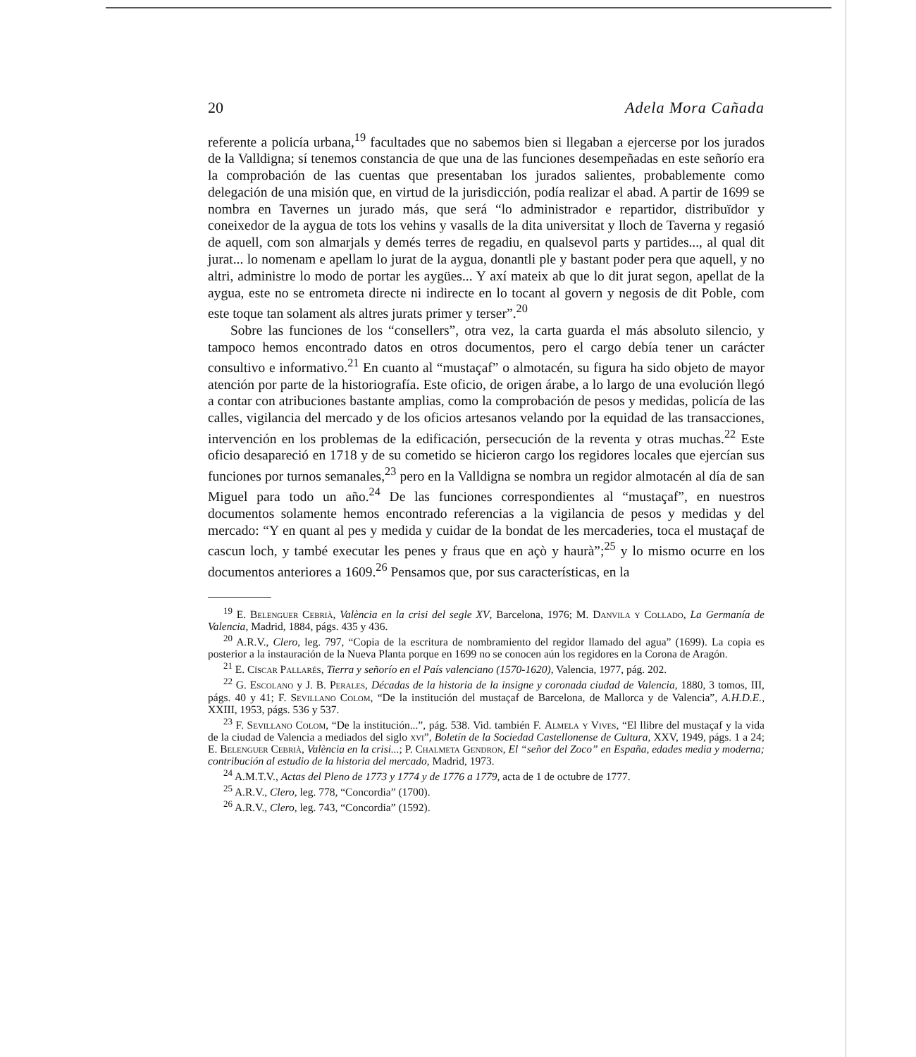20 Adela Mora Cañada
referente a policía urbana,<sup>19</sup> facultades que no sabemos bien si llegaban a ejercerse por los jurados de la Valldigna; sí tenemos constancia de que una de las funciones desempeñadas en este señorío era la comprobación de las cuentas que presentaban los jurados salientes, probablemente como delegación de una misión que, en virtud de la jurisdicción, podía realizar el abad. A partir de 1699 se nombra en Tavernes un jurado más, que será “lo administrador e repartidor, distribuïdor y coneixedor de la aygua de tots los vehins y vasalls de la dita universitat y lloch de Taverna y regasió de aquell, com son almarjals y demés terres de regadiu, en qualsevol parts y partides..., al qual dit jurat... lo nomenam e apellam lo jurat de la aygua, donantli ple y bastant poder pera que aquell, y no altri, administre lo modo de portar les aygües... Y axí mateix ab que lo dit jurat segon, apellat de la aygua, este no se entrometa directe ni indirecte en lo tocant al govern y negosis de dit Poble, com este toque tan solament als altres jurats primer y terser”.<sup>20</sup>
Sobre las funciones de los “consellers”, otra vez, la carta guarda el más absoluto silencio, y tampoco hemos encontrado datos en otros documentos, pero el cargo debía tener un carácter consultivo e informativo.<sup>21</sup> En cuanto al “mustaçaf” o almotacén, su figura ha sido objeto de mayor atención por parte de la historiografía. Este oficio, de origen árabe, a lo largo de una evolución llegó a contar con atribuciones bastante amplias, como la comprobación de pesos y medidas, policía de las calles, vigilancia del mercado y de los oficios artesanos velando por la equidad de las transacciones, intervención en los problemas de la edificación, persecución de la reventa y otras muchas.<sup>22</sup> Este oficio desapareció en 1718 y de su cometido se hicieron cargo los regidores locales que ejercían sus funciones por turnos semanales,<sup>23</sup> pero en la Valldigna se nombra un regidor almotacén al día de san Miguel para todo un año.<sup>24</sup> De las funciones correspondientes al “mustaçaf”, en nuestros documentos solamente hemos encontrado referencias a la vigilancia de pesos y medidas y del mercado: “Y en quant al pes y medida y cuidar de la bondat de les mercaderies, toca el mustaçaf de cascun loch, y també executar les penes y fraus que en açò y haurà”;<sup>25</sup> y lo mismo ocurre en los documentos anteriores a 1609.<sup>26</sup> Pensamos que, por sus características, en la
<sup>19</sup> E. Belenguer Cebrià, València en la crisi del segle XV, Barcelona, 1976; M. Danvila y Collado, La Germanía de Valencia, Madrid, 1884, págs. 435 y 436.
<sup>20</sup> A.R.V., Clero, leg. 797, “Copia de la escritura de nombramiento del regidor llamado del agua” (1699). La copia es posterior a la instauración de la Nueva Planta porque en 1699 no se conocen aún los regidores en la Corona de Aragón.
<sup>21</sup> E. Císcar Pallarés, Tierra y señorío en el País valenciano (1570-1620), Valencia, 1977, pág. 202.
<sup>22</sup> G. Escolano y J. B. Perales, Décadas de la historia de la insigne y coronada ciudad de Valencia, 1880, 3 tomos, III, págs. 40 y 41; F. Sevillano Colom, “De la institución del mustaçaf de Barcelona, de Mallorca y de Valencia”, A.H.D.E., XXIII, 1953, págs. 536 y 537.
<sup>23</sup> F. Sevillano Colom, “De la institución...”, pág. 538. Vid. también F. Almela y Vives, “El llibre del mustaçaf y la vida de la ciudad de Valencia a mediados del siglo xvi”, Boletín de la Sociedad Castellonense de Cultura, XXV, 1949, págs. 1 a 24; E. Belenguer Cebrià, València en la crisi...; P. Chalmeta Gendron, El “señor del Zoco” en España, edades media y moderna; contribución al estudio de la historia del mercado, Madrid, 1973.
<sup>24</sup> A.M.T.V., Actas del Pleno de 1773 y 1774 y de 1776 a 1779, acta de 1 de octubre de 1777.
<sup>25</sup> A.R.V., Clero, leg. 778, “Concordia” (1700).
<sup>26</sup> A.R.V., Clero, leg. 743, “Concordia” (1592).